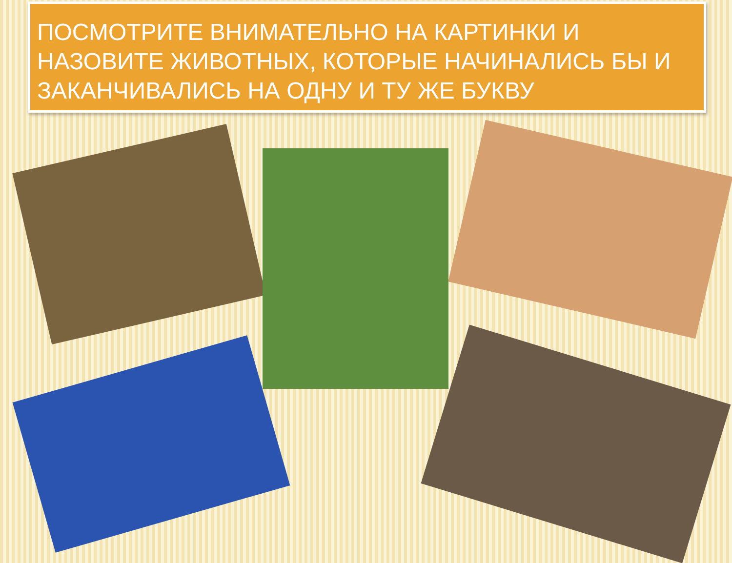ПОСМОТРИТЕ ВНИМАТЕЛЬНО НА КАРТИНКИ И НАЗОВИТЕ ЖИВОТНЫХ, КОТОРЫЕ НАЧИНАЛИСЬ БЫ И ЗАКАНЧИВАЛИСЬ НА ОДНУ И ТУ ЖЕ БУКВУ